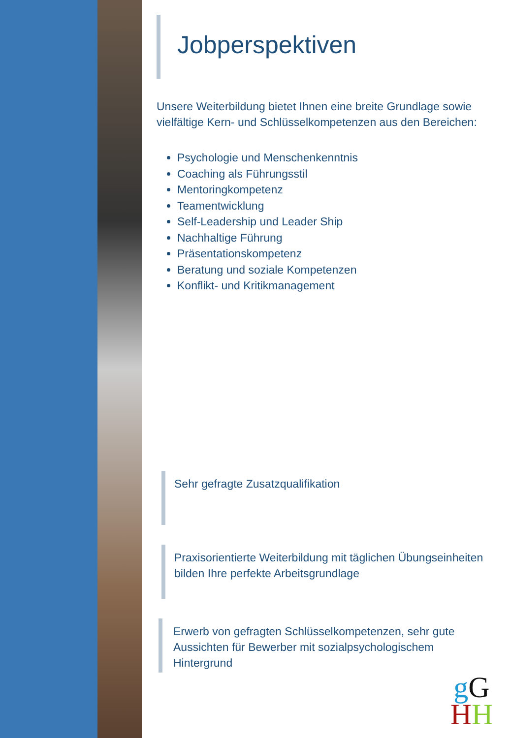Jobperspektiven
Unsere Weiterbildung bietet Ihnen eine breite Grundlage sowie vielfältige Kern- und Schlüsselkompetenzen aus den Bereichen:
Psychologie und Menschenkenntnis
Coaching als Führungsstil
Mentoringkompetenz
Teamentwicklung
Self-Leadership und Leader Ship
Nachhaltige Führung
Präsentationskompetenz
Beratung und soziale Kompetenzen
Konflikt- und Kritikmanagement
Sehr gefragte Zusatzqualifikation
Praxisorientierte Weiterbildung mit täglichen Übungseinheiten bilden Ihre perfekte Arbeitsgrundlage
Erwerb von gefragten Schlüsselkompetenzen, sehr gute Aussichten für Bewerber mit sozialpsychologischem Hintergrund
gG
HH